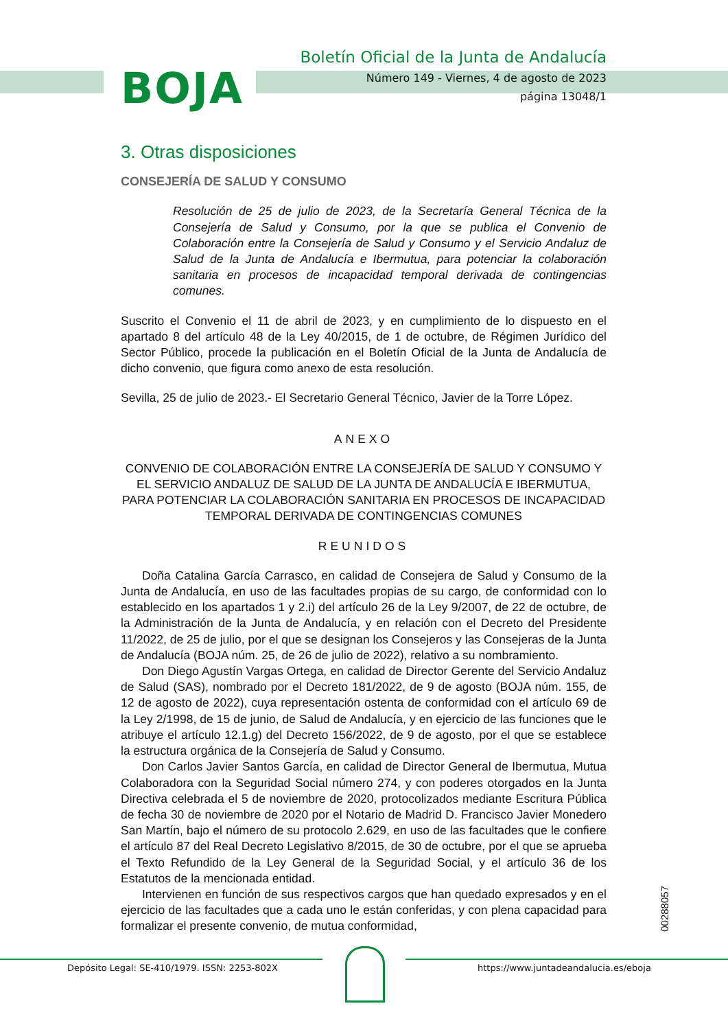BOJA
Boletín Oficial de la Junta de Andalucía
Número 149 - Viernes, 4 de agosto de 2023
página 13048/1
3. Otras disposiciones
CONSEJERÍA DE SALUD Y CONSUMO
Resolución de 25 de julio de 2023, de la Secretaría General Técnica de la Consejería de Salud y Consumo, por la que se publica el Convenio de Colaboración entre la Consejería de Salud y Consumo y el Servicio Andaluz de Salud de la Junta de Andalucía e Ibermutua, para potenciar la colaboración sanitaria en procesos de incapacidad temporal derivada de contingencias comunes.
Suscrito el Convenio el 11 de abril de 2023, y en cumplimiento de lo dispuesto en el apartado 8 del artículo 48 de la Ley 40/2015, de 1 de octubre, de Régimen Jurídico del Sector Público, procede la publicación en el Boletín Oficial de la Junta de Andalucía de dicho convenio, que figura como anexo de esta resolución.
Sevilla, 25 de julio de 2023.- El Secretario General Técnico, Javier de la Torre López.
ANEXO
CONVENIO DE COLABORACIÓN ENTRE LA CONSEJERÍA DE SALUD Y CONSUMO Y EL SERVICIO ANDALUZ DE SALUD DE LA JUNTA DE ANDALUCÍA E IBERMUTUA, PARA POTENCIAR LA COLABORACIÓN SANITARIA EN PROCESOS DE INCAPACIDAD TEMPORAL DERIVADA DE CONTINGENCIAS COMUNES
REUNIDOS
Doña Catalina García Carrasco, en calidad de Consejera de Salud y Consumo de la Junta de Andalucía, en uso de las facultades propias de su cargo, de conformidad con lo establecido en los apartados 1 y 2.i) del artículo 26 de la Ley 9/2007, de 22 de octubre, de la Administración de la Junta de Andalucía, y en relación con el Decreto del Presidente 11/2022, de 25 de julio, por el que se designan los Consejeros y las Consejeras de la Junta de Andalucía (BOJA núm. 25, de 26 de julio de 2022), relativo a su nombramiento.
Don Diego Agustín Vargas Ortega, en calidad de Director Gerente del Servicio Andaluz de Salud (SAS), nombrado por el Decreto 181/2022, de 9 de agosto (BOJA núm. 155, de 12 de agosto de 2022), cuya representación ostenta de conformidad con el artículo 69 de la Ley 2/1998, de 15 de junio, de Salud de Andalucía, y en ejercicio de las funciones que le atribuye el artículo 12.1.g) del Decreto 156/2022, de 9 de agosto, por el que se establece la estructura orgánica de la Consejería de Salud y Consumo.
Don Carlos Javier Santos García, en calidad de Director General de Ibermutua, Mutua Colaboradora con la Seguridad Social número 274, y con poderes otorgados en la Junta Directiva celebrada el 5 de noviembre de 2020, protocolizados mediante Escritura Pública de fecha 30 de noviembre de 2020 por el Notario de Madrid D. Francisco Javier Monedero San Martín, bajo el número de su protocolo 2.629, en uso de las facultades que le confiere el artículo 87 del Real Decreto Legislativo 8/2015, de 30 de octubre, por el que se aprueba el Texto Refundido de la Ley General de la Seguridad Social, y el artículo 36 de los Estatutos de la mencionada entidad.
Intervienen en función de sus respectivos cargos que han quedado expresados y en el ejercicio de las facultades que a cada uno le están conferidas, y con plena capacidad para formalizar el presente convenio, de mutua conformidad,
00288057
Depósito Legal: SE-410/1979. ISSN: 2253-802X https://www.juntadeandalucia.es/eboja